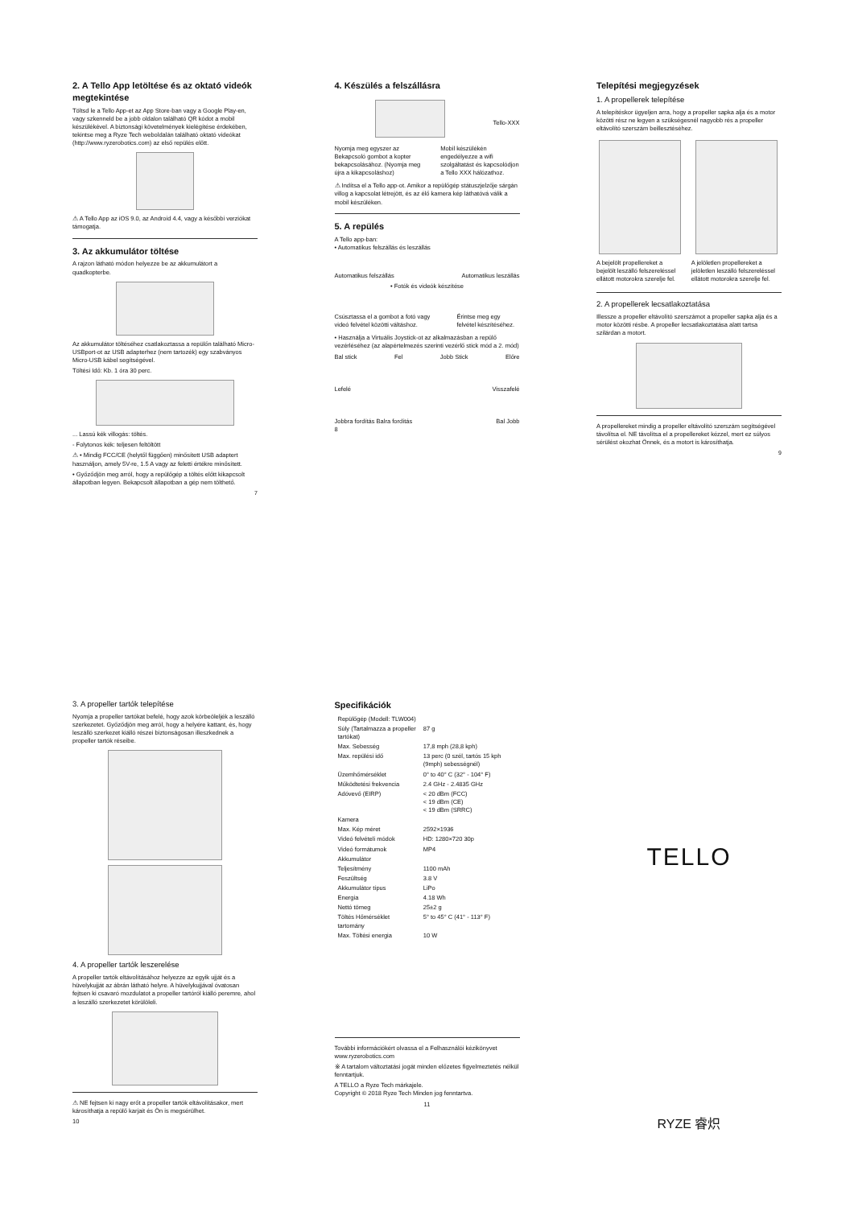2. A Tello App letöltése és az oktató videók megtekintése
Töltsd le a Tello App-et az App Store-ban vagy a Google Play-en, vagy szkenneld be a jobb oldalon található QR kódot a mobil készülékével. A biztonsági követelmények kielégítése érdekében, tekintse meg a Ryze Tech weboldalán található oktató videókat (http://www.ryzerobotics.com) az első repülés előtt.
⚠ A Tello App az iOS 9.0, az Android 4.4, vagy a későbbi verziókat támogatja.
3. Az akkumulátor töltése
A rajzon látható módon helyezze be az akkumulátort a quadkopterbe.
Az akkumulátor töltéséhez csatlakoztassa a repülőn található Micro-USBport-ot az USB adapterhez (nem tartozék) egy szabványos Micro-USB kábel segítségével.
Töltési Idő: Kb. 1 óra 30 perc.
... Lassú kék villogás: töltés.
- Folytonos kék: teljesen feltöltött
⚠ • Mindig FCC/CE (helytől függően) minősített USB adaptert használjon, amely 5V-re, 1.5 A vagy az feletti értékre minősített.
• Győződjön meg arról, hogy a repülőgép a töltés előtt kikapcsolt állapotban legyen. Bekapcsolt állapotban a gép nem tölthető.
7
4. Készülés a felszállásra
Tello-XXX
Nyomja meg egyszer az Bekapcsoló gombot a kopter bekapcsolásához. (Nyomja meg újra a kikapcsoláshoz)
Mobil készülékén engedélyezze a wifi szolgáltatást és kapcsolódjon a Tello XXX hálózathoz.
⚠ Indítsa el a Tello app-ot. Amikor a repülőgép státuszjelzője sárgán villog a kapcsolat létrejött, és az élő kamera kép láthatóvá válik a mobil készüléken.
5. A repülés
A Tello app-ban:
• Automatikus felszállás és leszállás
Automatikus felszállás Automatikus leszállás
• Fotók és videók készítése
Csúsztassa el a gombot a fotó vagy videó felvétel közötti váltáshoz.
Érintse meg egy felvétel készítéséhez.
• Használja a Virtuális Joystick-ot az alkalmazásban a repülő vezérléséhez (az alapértelmezés szerinti vezérlő stick mód a 2. mód)
Bal stick Fel Jobb Stick Előre
Lefelé Visszafelé
Jobbra fordítás Balra fordítás Bal Jobb
8
Telepítési megjegyzések
1. A propellerek telepítése
A telepítéskor ügyeljen arra, hogy a propeller sapka alja és a motor közötti rész ne legyen a szükségesnél nagyobb rés a propeller eltávolító szerszám beillesztéséhez.
A bejelölt propellereket a bejelölt leszálló felszereléssel ellátott motorokra szerelje fel.
A jelöletlen propellereket a jelöletlen leszálló felszereléssel ellátott motorokra szerelje fel.
2. A propellerek lecsatlakoztatása
Illessze a propeller eltávolító szerszámot a propeller sapka alja és a motor közötti résbe. A propeller lecsatlakoztatása alatt tartsa szilárdan a motort.
A propellereket mindig a propeller eltávolító szerszám segítségével távolítsa el. NE távolítsa el a propellereket kézzel, mert ez súlyos sérülést okozhat Önnek, és a motort is károsíthatja.
9
3. A propeller tartók telepítése
Nyomja a propeller tartókat befelé, hogy azok körbeöleljék a leszálló szerkezetet. Győződjön meg arról, hogy a helyére kattant, és, hogy leszálló szerkezet kiálló részei biztonságosan illeszkednek a propeller tartók réseibe.
4. A propeller tartók leszerelése
A propeller tartók eltávolításához helyezze az egyik ujját és a hüvelykujját az ábrán látható helyre. A hüvelykujjával óvatosan fejtsen ki csavaró mozdulatot a propeller tartóról kiálló peremre, ahol a leszálló szerkezetet körülöleli.
⚠ NE fejtsen ki nagy erőt a propeller tartók eltávolításakor, mert károsíthatja a repülő karjait és Ön is megsérülhet.
10
Specifikációk
| Repülőgép (Modell: TLW004) | |
| Súly (Tartalmazza a propeller tartókat) | 87 g |
| Max. Sebesség | 17,8 mph (28,8 kph) |
| Max. repülési idő | 13 perc (0 szél, tartós 15 kph (9mph) sebességnél) |
| Üzemhőmérséklet | 0° to 40° C (32° - 104° F) |
| Működtetési frekvencia | 2.4 GHz - 2.4835 GHz |
| Adóvevő (EIRP) | < 20 dBm (FCC) < 19 dBm (CE) < 19 dBm (SRRC) |
| Kamera | |
| Max. Kép méret | 2592×1936 |
| Videó felvételi módok | HD: 1280×720 30p |
| Videó formátumok | MP4 |
| Akkumulátor | |
| Teljesítmény | 1100 mAh |
| Feszültség | 3.8 V |
| Akkumulátor típus | LiPo |
| Energia | 4.18 Wh |
| Nettó tömeg | 25±2 g |
| Töltés Hőmérséklet tartomány | 5° to 45° C (41° - 113° F) |
| Max. Töltési energia | 10 W |
További információkért olvassa el a Felhasználói kézikönyvet
www.ryzerobotics.com
※ A tartalom változtatási jogát minden előzetes figyelmeztetés nélkül fenntartjuk.
A TELLO a Ryze Tech márkajele.
Copyright © 2018 Ryze Tech Minden jog fenntartva.
11
TELLO
RYZE 睿炽